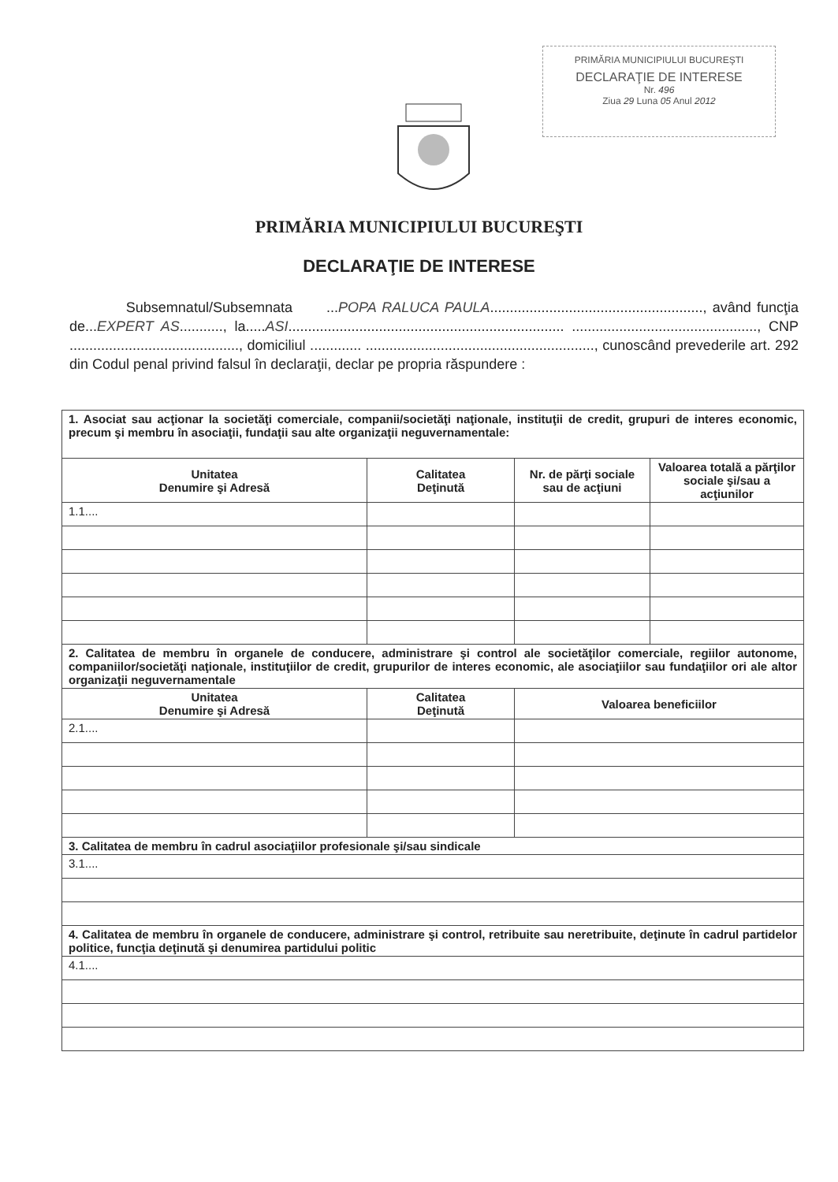PRIMĂRIA MUNICIPIULUI BUCUREŞTI
DECLARAŢIE DE INTERESE
Nr. 496
Ziua 29 Luna 05 Anul 2012
PRIMĂRIA MUNICIPIULUI BUCUREŞTI
DECLARAŢIE DE INTERESE
Subsemnatul/Subsemnata ...POPA RALUCA PAULA......................................................, având funcţia de...EXPERT AS..........., la.....ASI...................................................................... ..............................................., CNP ..........................................., domiciliul ............. .........................................................., cunoscând prevederile art. 292 din Codul penal privind falsul în declaraţii, declar pe propria răspundere :
| 1. Asociat sau acţionar la societăţi comerciale, companii/societăţi naţionale, instituţii de credit, grupuri de interes economic, precum şi membru în asociaţii, fundaţii sau alte organizaţii neguvernamentale: | | | |
| Unitatea Denumire şi Adresă | Calitatea Deţinută | Nr. de părţi sociale sau de acţiuni | Valoarea totală a părţilor sociale şi/sau a acţiunilor |
| 1.1.... | | | |
| 2. Calitatea de membru în organele de conducere, administrare şi control ale societăţilor comerciale, regiilor autonome, companiilor/societăţi naţionale, instituţiilor de credit, grupurilor de interes economic, ale asociaţiilor sau fundaţiilor ori ale altor organizaţii neguvernamentale | | | |
| Unitatea Denumire şi Adresă | Calitatea Deţinută | Valoarea beneficiilor | |
| 2.1.... | | | |
| 3. Calitatea de membru în cadrul asociaţiilor profesionale şi/sau sindicale | | | |
| 3.1.... | | | |
| 4. Calitatea de membru în organele de conducere, administrare şi control, retribuite sau neretribuite, deţinute în cadrul partidelor politice, funcţia deţinută şi denumirea partidului politic | | | |
| 4.1.... | | | |